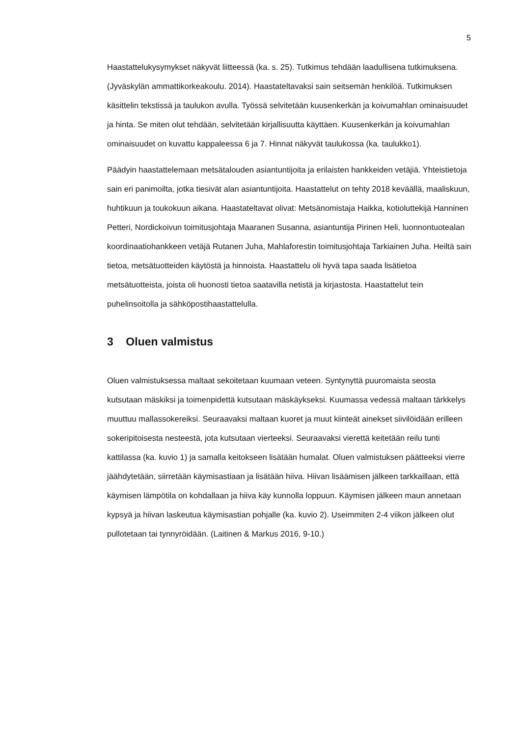5
Haastattelukysymykset näkyvät liitteessä (ka. s. 25). Tutkimus tehdään laadullisena tutkimuksena. (Jyväskylän ammattikorkeakoulu. 2014). Haastateltavaksi sain seitsemän henkilöä. Tutkimuksen käsittelin tekstissä ja taulukon avulla. Työssä selvitetään kuusenkerkän ja koivumahlan ominaisuudet ja hinta. Se miten olut tehdään, selvitetään kirjallisuutta käyttäen. Kuusenkerkän ja koivumahlan ominaisuudet on kuvattu kappaleessa 6 ja 7. Hinnat näkyvät taulukossa (ka. taulukko1).
Päädyin haastattelemaan metsätalouden asiantuntijoita ja erilaisten hankkeiden vetäjiä. Yhteistietoja sain eri panimoilta, jotka tiesivät alan asiantuntijoita. Haastattelut on tehty 2018 keväällä, maaliskuun, huhtikuun ja toukokuun aikana. Haastateltavat olivat: Metsänomistaja Haikka, kotioluttekijä Hanninen Petteri, Nordickoivun toimitusjohtaja Maaranen Susanna, asiantuntija Pirinen Heli, luonnontuotealan koordinaatiohankkeen vetäjä Rutanen Juha, Mahlaforestin toimitusjohtaja Tarkiainen Juha. Heiltä sain tietoa, metsätuotteiden käytöstä ja hinnoista. Haastattelu oli hyvä tapa saada lisätietoa metsätuotteista, joista oli huonosti tietoa saatavilla netistä ja kirjastosta. Haastattelut tein puhelinsoitolla ja sähköpostihaastattelulla.
3 Oluen valmistus
Oluen valmistuksessa maltaat sekoitetaan kuumaan veteen. Syntynyttä puuromaista seosta kutsutaan mäskiksi ja toimenpidettä kutsutaan mäskäykseksi. Kuumassa vedessä maltaan tärkkelys muuttuu mallassokereiksi. Seuraavaksi maltaan kuoret ja muut kiinteät ainekset siivilöidään erilleen sokeripitoisesta nesteestä, jota kutsutaan vierteeksi. Seuraavaksi vierettä keitetään reilu tunti kattilassa (ka. kuvio 1) ja samalla keitokseen lisätään humalat. Oluen valmistuksen päätteeksi vierre jäähdytetään, siirretään käymisastiaan ja lisätään hiiva. Hiivan lisäämisen jälkeen tarkkaillaan, että käymisen lämpötila on kohdallaan ja hiiva käy kunnolla loppuun. Käymisen jälkeen maun annetaan kypsyä ja hiivan laskeutua käymisastian pohjalle (ka. kuvio 2). Useimmiten 2-4 viikon jälkeen olut pullotetaan tai tynnyröidään. (Laitinen & Markus 2016, 9-10.)